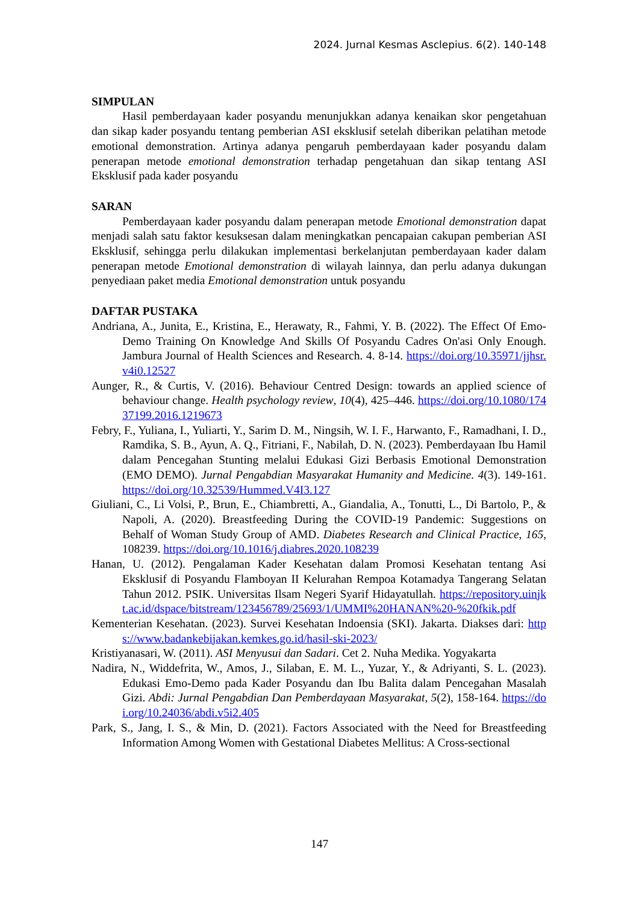2024. Jurnal Kesmas Asclepius. 6(2). 140-148
SIMPULAN
Hasil pemberdayaan kader posyandu menunjukkan adanya kenaikan skor pengetahuan dan sikap kader posyandu tentang pemberian ASI eksklusif setelah diberikan pelatihan metode emotional demonstration. Artinya adanya pengaruh pemberdayaan kader posyandu dalam penerapan metode emotional demonstration terhadap pengetahuan dan sikap tentang ASI Eksklusif pada kader posyandu
SARAN
Pemberdayaan kader posyandu dalam penerapan metode Emotional demonstration dapat menjadi salah satu faktor kesuksesan dalam meningkatkan pencapaian cakupan pemberian ASI Eksklusif, sehingga perlu dilakukan implementasi berkelanjutan pemberdayaan kader dalam penerapan metode Emotional demonstration di wilayah lainnya, dan perlu adanya dukungan penyediaan paket media Emotional demonstration untuk posyandu
DAFTAR PUSTAKA
Andriana, A., Junita, E., Kristina, E., Herawaty, R., Fahmi, Y. B. (2022). The Effect Of Emo-Demo Training On Knowledge And Skills Of Posyandu Cadres On'asi Only Enough. Jambura Journal of Health Sciences and Research. 4. 8-14. https://doi.org/10.35971/jjhsr.v4i0.12527
Aunger, R., & Curtis, V. (2016). Behaviour Centred Design: towards an applied science of behaviour change. Health psychology review, 10(4), 425–446. https://doi.org/10.1080/17437199.2016.1219673
Febry, F., Yuliana, I., Yuliarti, Y., Sarim D. M., Ningsih, W. I. F., Harwanto, F., Ramadhani, I. D., Ramdika, S. B., Ayun, A. Q., Fitriani, F., Nabilah, D. N. (2023). Pemberdayaan Ibu Hamil dalam Pencegahan Stunting melalui Edukasi Gizi Berbasis Emotional Demonstration (EMO DEMO). Jurnal Pengabdian Masyarakat Humanity and Medicine. 4(3). 149-161. https://doi.org/10.32539/Hummed.V4I3.127
Giuliani, C., Li Volsi, P., Brun, E., Chiambretti, A., Giandalia, A., Tonutti, L., Di Bartolo, P., & Napoli, A. (2020). Breastfeeding During the COVID-19 Pandemic: Suggestions on Behalf of Woman Study Group of AMD. Diabetes Research and Clinical Practice, 165, 108239. https://doi.org/10.1016/j.diabres.2020.108239
Hanan, U. (2012). Pengalaman Kader Kesehatan dalam Promosi Kesehatan tentang Asi Eksklusif di Posyandu Flamboyan II Kelurahan Rempoa Kotamadya Tangerang Selatan Tahun 2012. PSIK. Universitas Ilsam Negeri Syarif Hidayatullah. https://repository.uinjkt.ac.id/dspace/bitstream/123456789/25693/1/UMMI%20HANAN%20-%20fkik.pdf
Kementerian Kesehatan. (2023). Survei Kesehatan Indoensia (SKI). Jakarta. Diakses dari: https://www.badankebijakan.kemkes.go.id/hasil-ski-2023/
Kristiyanasari, W. (2011). ASI Menyusui dan Sadari. Cet 2. Nuha Medika. Yogyakarta
Nadira, N., Widdefrita, W., Amos, J., Silaban, E. M. L., Yuzar, Y., & Adriyanti, S. L. (2023). Edukasi Emo-Demo pada Kader Posyandu dan Ibu Balita dalam Pencegahan Masalah Gizi. Abdi: Jurnal Pengabdian Dan Pemberdayaan Masyarakat, 5(2), 158-164. https://doi.org/10.24036/abdi.v5i2.405
Park, S., Jang, I. S., & Min, D. (2021). Factors Associated with the Need for Breastfeeding Information Among Women with Gestational Diabetes Mellitus: A Cross-sectional
147